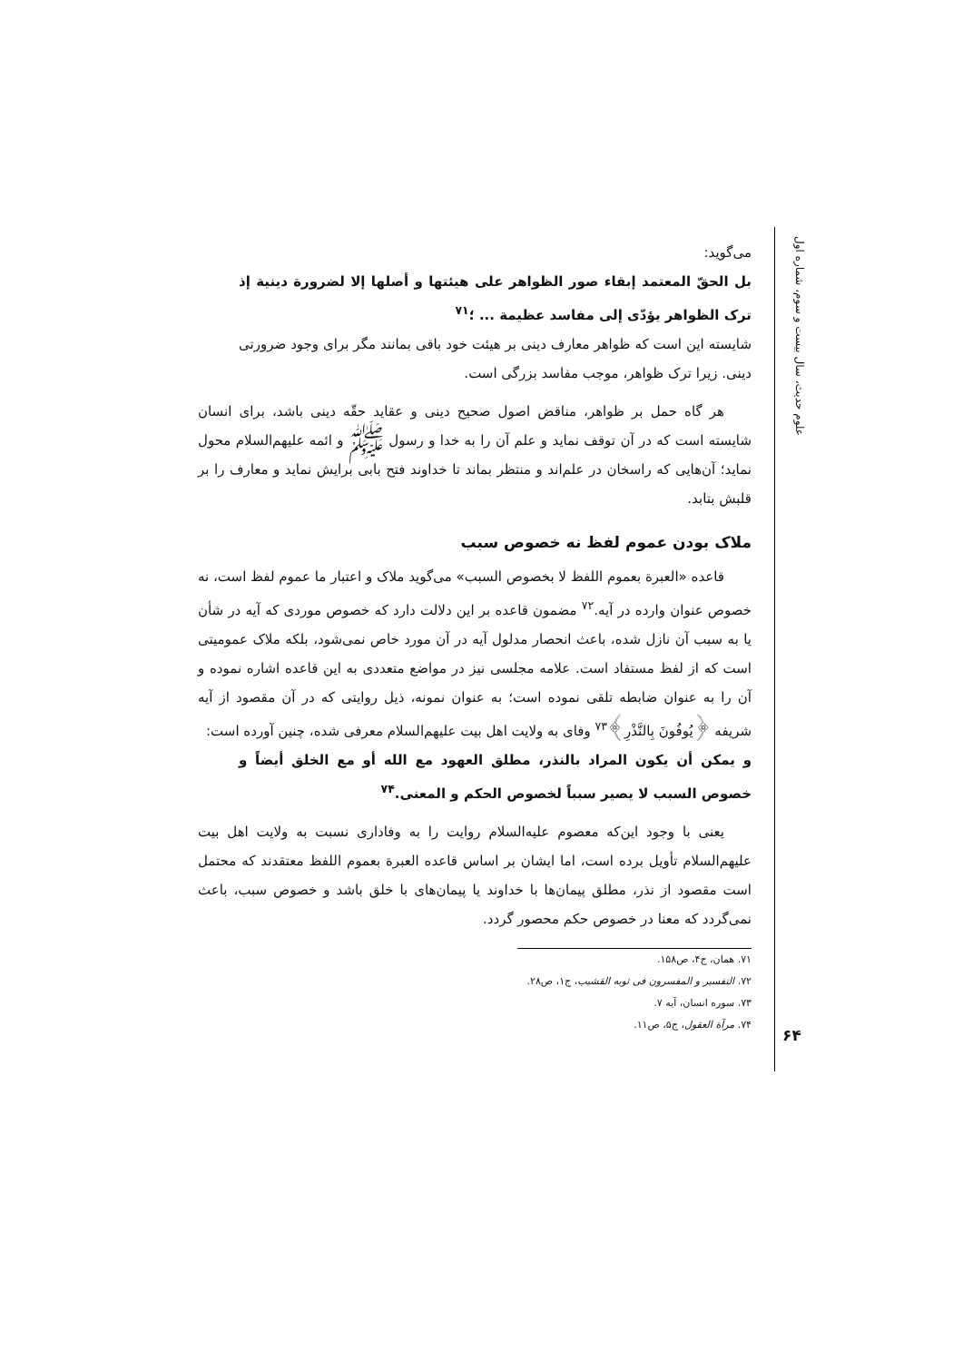علوم حدیث، سال بیست و سوم، شماره اول
می‌گوید:
بل الحقّ المعتمد إبقاء صور الظواهر علی هیئتها و أصلها إلا لضرورة دینیة إذ ترک الظواهر یؤدّی إلی مفاسد عظیمة ... ؛<sup>۷۱</sup>
شایسته این است که ظواهر معارف دینی بر هیئت خود باقی بمانند مگر برای وجود ضرورتی دینی. زیرا ترک ظواهر، موجب مفاسد بزرگی است.
هر گاه حمل بر ظواهر، مناقض اصول صحیح دینی و عقاید حقّه دینی باشد، برای انسان شایسته است که در آن توقف نماید و علم آن را به خدا و رسول ﷺ و ائمه علیهم‌السلام محول نماید؛ آن‌هایی که راسخان در علم‌اند و منتظر بماند تا خداوند فتح بابی برایش نماید و معارف را بر قلبش بتابد.
ملاک بودن عموم لفظ نه خصوص سبب
قاعده «العبرة بعموم اللفظ لا بخصوص السبب» می‌گوید ملاک و اعتبار ما عموم لفظ است، نه خصوص عنوان وارده در آیه.<sup>۷۲</sup> مضمون قاعده بر این دلالت دارد که خصوص موردی که آیه در شأن یا به سبب آن نازل شده، باعث انحصار مدلول آیه در آن مورد خاص نمی‌شود، بلکه ملاک عمومیتی است که از لفظ مستفاد است. علامه مجلسی نیز در مواضع متعددی به این قاعده اشاره نموده و آن را به عنوان ضابطه تلقی نموده است؛ به عنوان نمونه، ذیل روایتی که در آن مقصود از آیه شریفه ﴿یُوفُونَ بِالنَّذْرِ﴾<sup>۷۳</sup> وفای به ولایت اهل بیت علیهم‌السلام معرفی شده، چنین آورده است:
و یمکن أن یکون المراد بالنذر، مطلق العهود مع الله أو مع الخلق أیضاً و خصوص السبب لا یصیر سبباً لخصوص الحکم و المعنی.<sup>۷۴</sup>
یعنی با وجود این‌که معصوم علیه‌السلام روایت را به وفاداری نسبت به ولایت اهل بیت علیهم‌السلام تأویل برده است، اما ایشان بر اساس قاعده العبرة بعموم اللفظ معتقدند که محتمل است مقصود از نذر، مطلق پیمان‌ها با خداوند یا پیمان‌های با خلق باشد و خصوص سبب، باعث نمی‌گردد که معنا در خصوص حکم محصور گردد.
۷۱. همان، ج۴، ص۱۵۸.
۷۲. التفسیر و المفسرون فی ثوبه القشیب، ج۱، ص۲۸.
۷۳. سوره انسان، آیه ۷.
۷۴. مرآة العقول، ج۵، ص۱۱.
۶۴